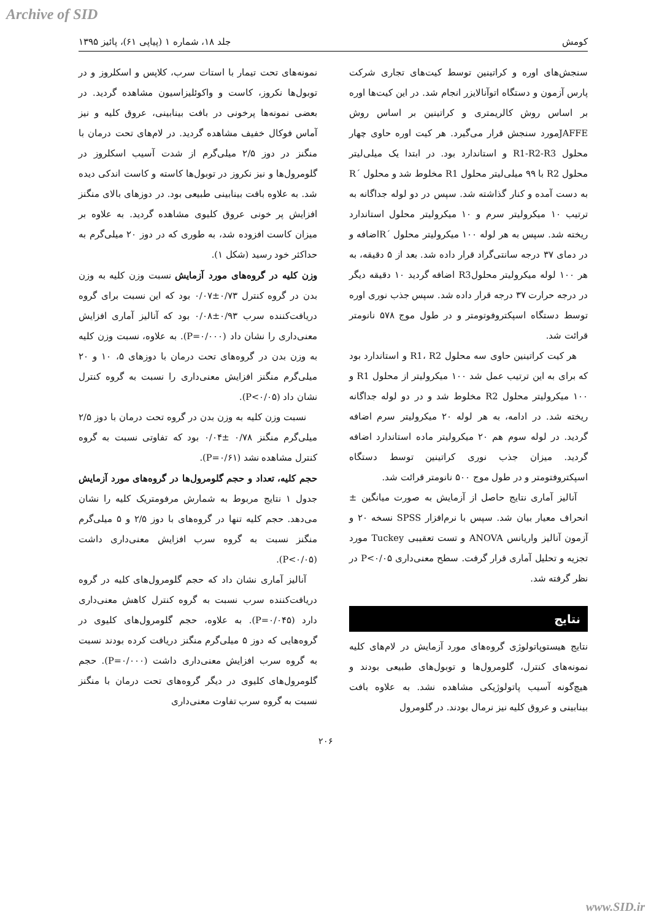Archive of SID
کومش جلد ۱۸، شماره ۱ (پیاپی ۶۱)، پائیز ۱۳۹۵
سنجش‌های اوره و کراتینین توسط کیت‌های تجاری شرکت پارس آزمون و دستگاه اتوآنالایزر انجام شد. در این کیت‌ها اوره بر اساس روش کالریمتری و کراتینین بر اساس روش JAFFEمورد سنجش قرار می‌گیرد. هر کیت اوره حاوی چهار محلول R1-R2-R3 و استاندارد بود. در ابتدا یک میلی‌لیتر محلول R2 با ۹۹ میلی‌لیتر محلول R1 مخلوط شد و محلول ´R به دست آمده و کنار گذاشته شد. سپس در دو لوله جداگانه به ترتیب ۱۰ میکرولیتر سرم و ۱۰ میکرولیتر محلول استاندارد ریخته شد. سپس به هر لوله ۱۰۰ میکرولیتر محلول ´Rاضافه و در دمای ۳۷ درجه سانتی‌گراد قرار داده شد. بعد از ۵ دقیقه، به هر ۱۰۰ لوله میکرولیتر محلولR3 اضافه گردید ۱۰ دقیقه دیگر در درجه حرارت ۳۷ درجه قرار داده شد. سپس جذب نوری اوره توسط دستگاه اسپکتروفوتومتر و در طول موج ۵۷۸ نانومتر قرائت شد.
هر کیت کراتینین حاوی سه محلول R1، R2 و استاندارد بود که برای به این ترتیب عمل شد ۱۰۰ میکرولیتر از محلول R1 و ۱۰۰ میکرولیتر محلول R2 مخلوط شد و در دو لوله جداگانه ریخته شد. در ادامه، به هر لوله ۲۰ میکرولیتر سرم اضافه گردید. در لوله سوم هم ۲۰ میکرولیتر ماده استاندارد اضافه گردید. میزان جذب نوری کراتینین توسط دستگاه اسپکتروفتومتر و در طول موج ۵۰۰ نانومتر قرائت شد.
آنالیز آماری نتایج حاصل از آزمایش به صورت میانگین ± انحراف معیار بیان شد. سپس با نرم‌افزار SPSS نسخه ۲۰ و آزمون آنالیز واریانس ANOVA و تست تعقیبی Tuckey مورد تجزیه و تحلیل آماری قرار گرفت. سطح معنی‌داری P<۰/۰۵ در نظر گرفته شد.
نتایج
نتایج هیستوپاتولوژی گروه‌های مورد آزمایش در لام‌های کلیه نمونه‌های کنترل، گلومرول‌ها و توبول‌های طبیعی بودند و هیچ‌گونه آسیب پاتولوژیکی مشاهده نشد. به علاوه بافت بینابینی و عروق کلیه نیز نرمال بودند. در گلومرول
نمونه‌های تحت تیمار با استات سرب، کلاپس و اسکلروز و در توبول‌ها نکروز، کاست و واکوئلیزاسیون مشاهده گردید. در بعضی نمونه‌ها پرخونی در بافت بینابینی، عروق کلیه و نیز آماس فوکال خفیف مشاهده گردید. در لام‌های تحت درمان با منگنز در دوز ۲/۵ میلی‌گرم از شدت آسیب اسکلروز در گلومرول‌ها و نیز نکروز در توبول‌ها کاسته و کاست اندکی دیده شد. به علاوه بافت بینابینی طبیعی بود. در دوزهای بالای منگنز افزایش پر خونی عروق کلیوی مشاهده گردید. به علاوه بر میزان کاست افزوده شد، به طوری که در دوز ۲۰ میلی‌گرم به حداکثر خود رسید (شکل ۱).
وزن کلیه در گروه‌های مورد آزمایش نسبت وزن کلیه به وزن بدن در گروه کنترل ۰/۷۳±۰/۰۷ بود که این نسبت برای گروه دریافت‌کننده سرب ۰/۹۳±۰/۰۸ بود که آنالیز آماری افزایش معنی‌داری را نشان داد (P=۰/۰۰۰). به علاوه، نسبت وزن کلیه به وزن بدن در گروه‌های تحت درمان با دوزهای ۵، ۱۰ و ۲۰ میلی‌گرم منگنز افزایش معنی‌داری را نسبت به گروه کنترل نشان داد (P<۰/۰۵).
نسبت وزن کلیه به وزن بدن در گروه تحت درمان با دوز ۲/۵ میلی‌گرم منگنز ۰/۷۸ ±۰/۰۴ بود که تفاوتی نسبت به گروه کنترل مشاهده نشد (P=۰/۶۱).
حجم کلیه، تعداد و حجم گلومرول‌ها در گروه‌های مورد آزمایش جدول ۱ نتایج مربوط به شمارش مرفومتریک کلیه را نشان می‌دهد. حجم کلیه تنها در گروه‌های با دوز ۲/۵ و ۵ میلی‌گرم منگنز نسبت به گروه سرب افزایش معنی‌داری داشت (P<۰/۰۵).
آنالیز آماری نشان داد که حجم گلومرول‌های کلیه در گروه دریافت‌کننده سرب نسبت به گروه کنترل کاهش معنی‌داری دارد (P=۰/۰۴۵). به علاوه، حجم گلومرول‌های کلیوی در گروه‌هایی که دوز ۵ میلی‌گرم منگنز دریافت کرده بودند نسبت به گروه سرب افزایش معنی‌داری داشت (P=۰/۰۰۰). حجم گلومرول‌های کلیوی در دیگر گروه‌های تحت درمان با منگنز نسبت به گروه سرب تفاوت معنی‌داری
۲۰۶
www.SID.ir